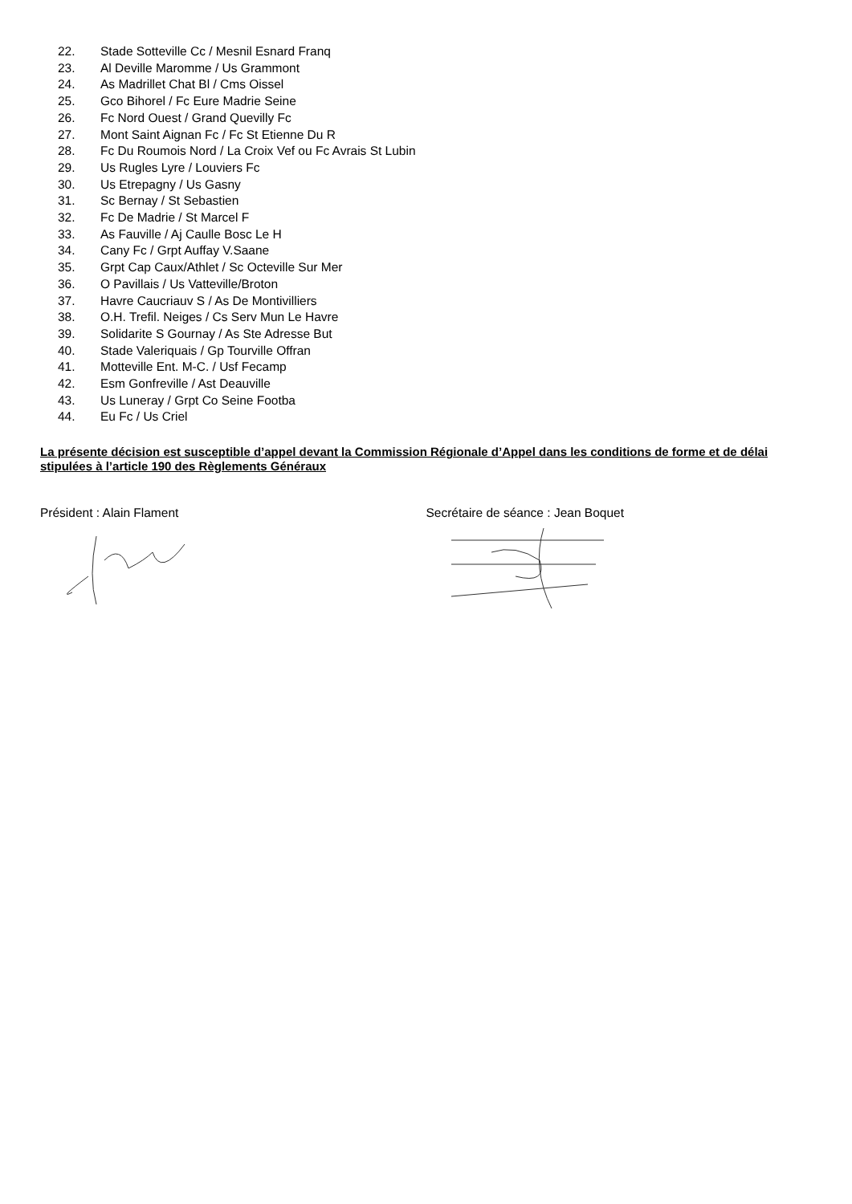22. Stade Sotteville Cc / Mesnil Esnard Franq
23. Al Deville Maromme / Us Grammont
24. As Madrillet Chat Bl / Cms Oissel
25. Gco Bihorel / Fc Eure Madrie Seine
26. Fc Nord Ouest / Grand Quevilly Fc
27. Mont Saint Aignan Fc / Fc St Etienne Du R
28. Fc Du Roumois Nord / La Croix Vef ou Fc Avrais St Lubin
29. Us Rugles Lyre / Louviers Fc
30. Us Etrepagny / Us Gasny
31. Sc Bernay / St Sebastien
32. Fc De Madrie / St Marcel F
33. As Fauville / Aj Caulle Bosc Le H
34. Cany Fc / Grpt Auffay V.Saane
35. Grpt Cap Caux/Athlet / Sc Octeville Sur Mer
36. O Pavillais / Us Vatteville/Broton
37. Havre Caucriauv S / As De Montivilliers
38. O.H. Trefil. Neiges / Cs Serv Mun Le Havre
39. Solidarite S Gournay / As Ste Adresse But
40. Stade Valeriquais / Gp Tourville Offran
41. Motteville Ent. M-C. / Usf Fecamp
42. Esm Gonfreville / Ast Deauville
43. Us Luneray / Grpt Co Seine Footba
44. Eu Fc / Us Criel
La présente décision est susceptible d’appel devant la Commission Régionale d’Appel dans les conditions de forme et de délai stipulées à l’article 190 des Règlements Généraux
Président : Alain Flament Secrétaire de séance : Jean Boquet